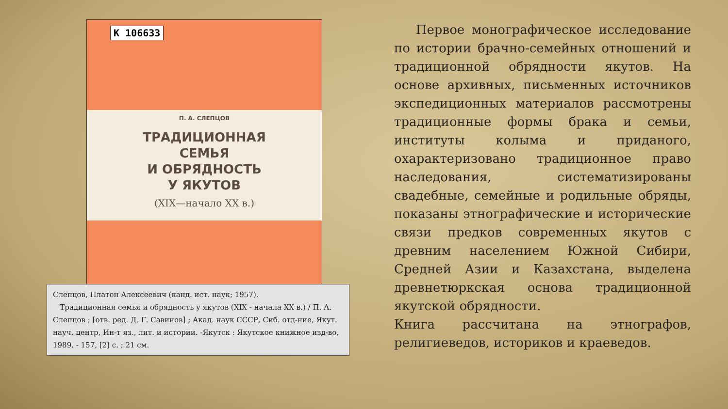К 106633
П. А. СЛЕПЦОВ
ТРАДИЦИОННАЯ
СЕМЬЯ
И ОБРЯДНОСТЬ
У ЯКУТОВ
(XIX—начало XX в.)
Слепцов, Платон Алексеевич (канд. ист. наук; 1957).
Традиционная семья и обрядность у якутов (XIX - начала XX в.) / П. А. Слепцов ; [отв. ред. Д. Г. Савинов] ; Акад. наук СССР, Сиб. отд-ние, Якут. науч. центр, Ин-т яз., лит. и истории. -Якутск : Якутское книжное изд-во, 1989. - 157, [2] с. ; 21 см.
Первое монографическое исследование по истории брачно-семейных отношений и традиционной обрядности якутов. На основе архивных, письменных источников экспедиционных материалов рассмотрены традиционные формы брака и семьи, институты колыма и приданого, охарактеризовано традиционное право наследования, систематизированы свадебные, семейные и родильные обряды, показаны этнографические и исторические связи предков современных якутов с древним населением Южной Сибири, Средней Азии и Казахстана, выделена древнетюркская основа традиционной якутской обрядности.
Книга рассчитана на этнографов, религиеведов, историков и краеведов.